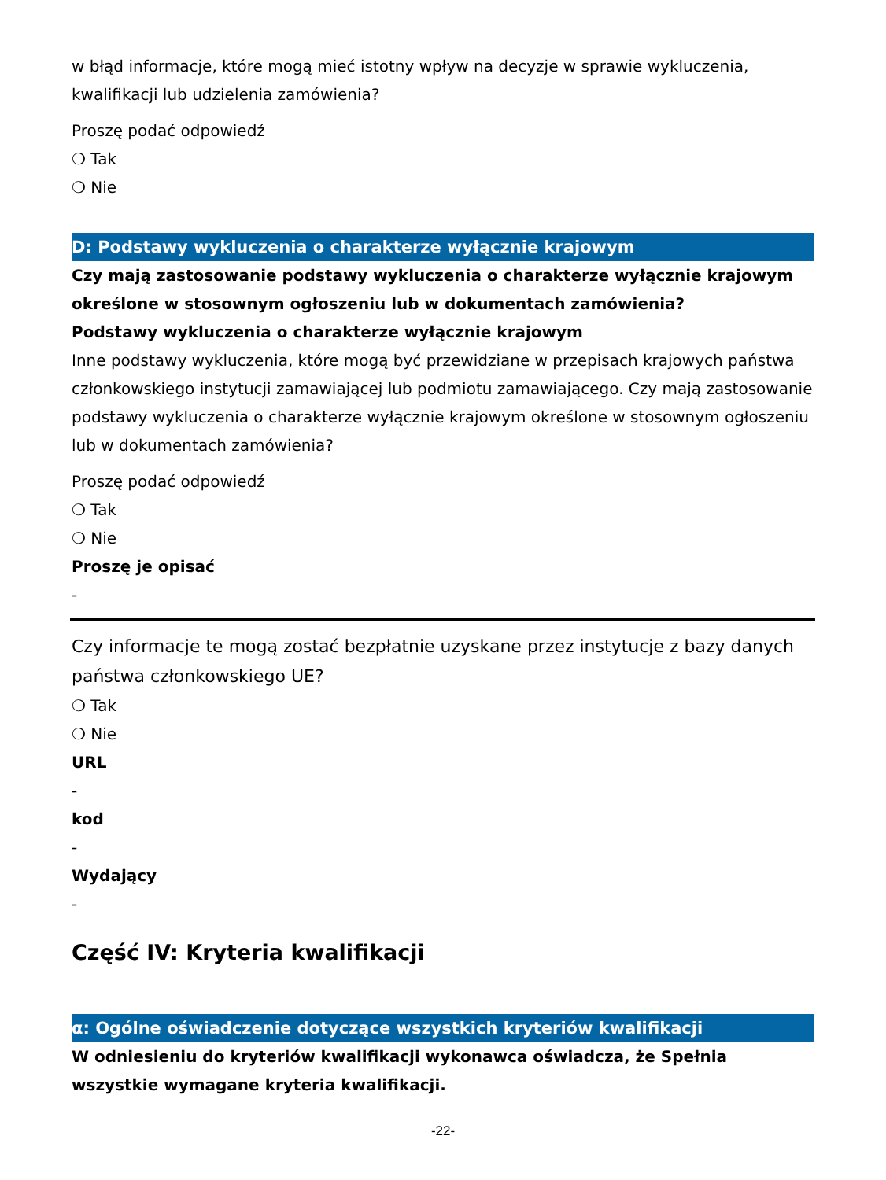w błąd informacje, które mogą mieć istotny wpływ na decyzje w sprawie wykluczenia, kwalifikacji lub udzielenia zamówienia?
Proszę podać odpowiedź
❍ Tak
❍ Nie
D: Podstawy wykluczenia o charakterze wyłącznie krajowym
Czy mają zastosowanie podstawy wykluczenia o charakterze wyłącznie krajowym określone w stosownym ogłoszeniu lub w dokumentach zamówienia?
Podstawy wykluczenia o charakterze wyłącznie krajowym
Inne podstawy wykluczenia, które mogą być przewidziane w przepisach krajowych państwa członkowskiego instytucji zamawiającej lub podmiotu zamawiającego. Czy mają zastosowanie podstawy wykluczenia o charakterze wyłącznie krajowym określone w stosownym ogłoszeniu lub w dokumentach zamówienia?
Proszę podać odpowiedź
❍ Tak
❍ Nie
Proszę je opisać
-
Czy informacje te mogą zostać bezpłatnie uzyskane przez instytucje z bazy danych państwa członkowskiego UE?
❍ Tak
❍ Nie
URL
-
kod
-
Wydający
-
Część IV: Kryteria kwalifikacji
α: Ogólne oświadczenie dotyczące wszystkich kryteriów kwalifikacji
W odniesieniu do kryteriów kwalifikacji wykonawca oświadcza, że Spełnia wszystkie wymagane kryteria kwalifikacji.
-22-